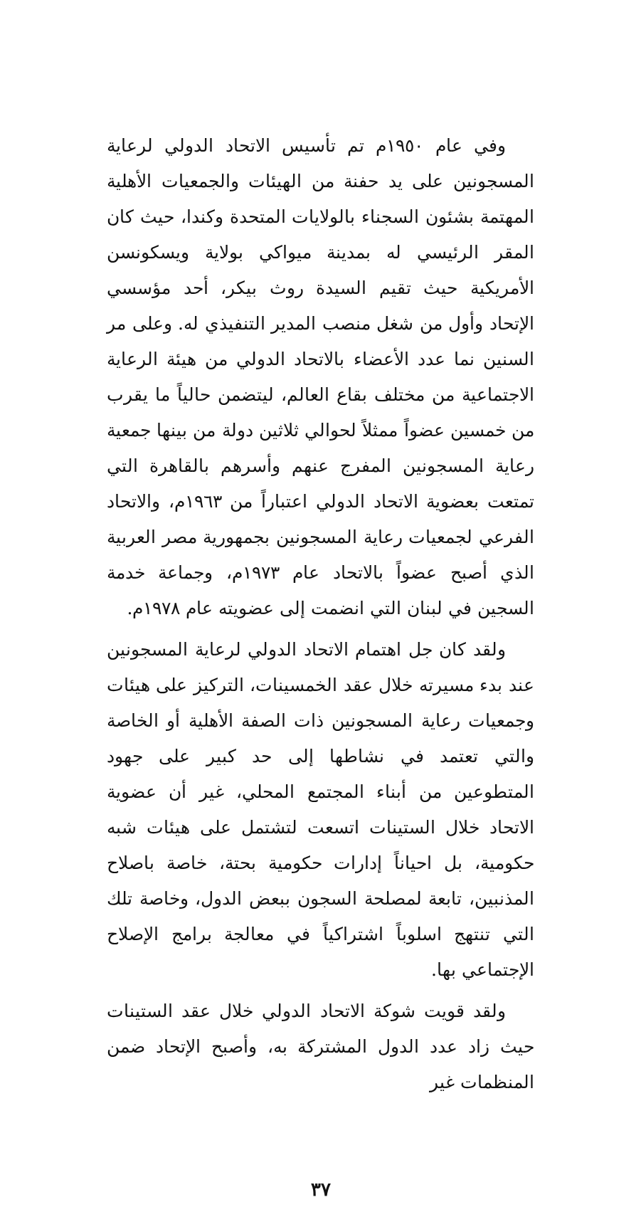وفي عام ١٩٥٠م تم تأسيس الاتحاد الدولي لرعاية المسجونين على يد حفنة من الهيئات والجمعيات الأهلية المهتمة بشئون السجناء بالولايات المتحدة وكندا، حيث كان المقر الرئيسي له بمدينة ميواكي بولاية ويسكونسن الأمريكية حيث تقيم السيدة روث بيكر، أحد مؤسسي الإتحاد وأول من شغل منصب المدير التنفيذي له. وعلى مر السنين نما عدد الأعضاء بالاتحاد الدولي من هيئة الرعاية الاجتماعية من مختلف بقاع العالم، ليتضمن حالياً ما يقرب من خمسين عضواً ممثلاً لحوالي ثلاثين دولة من بينها جمعية رعاية المسجونين المفرج عنهم وأسرهم بالقاهرة التي تمتعت بعضوية الاتحاد الدولي اعتباراً من ١٩٦٣م، والاتحاد الفرعي لجمعيات رعاية المسجونين بجمهورية مصر العربية الذي أصبح عضواً بالاتحاد عام ١٩٧٣م، وجماعة خدمة السجين في لبنان التي انضمت إلى عضويته عام ١٩٧٨م.
ولقد كان جل اهتمام الاتحاد الدولي لرعاية المسجونين عند بدء مسيرته خلال عقد الخمسينات، التركيز على هيئات وجمعيات رعاية المسجونين ذات الصفة الأهلية أو الخاصة والتي تعتمد في نشاطها إلى حد كبير على جهود المتطوعين من أبناء المجتمع المحلي، غير أن عضوية الاتحاد خلال الستينات اتسعت لتشتمل على هيئات شبه حكومية، بل احياناً إدارات حكومية بحتة، خاصة باصلاح المذنبين، تابعة لمصلحة السجون ببعض الدول، وخاصة تلك التي تنتهج اسلوباً اشتراكياً في معالجة برامج الإصلاح الإجتماعي بها.
ولقد قويت شوكة الاتحاد الدولي خلال عقد الستينات حيث زاد عدد الدول المشتركة به، وأصبح الإتحاد ضمن المنظمات غير
٣٧